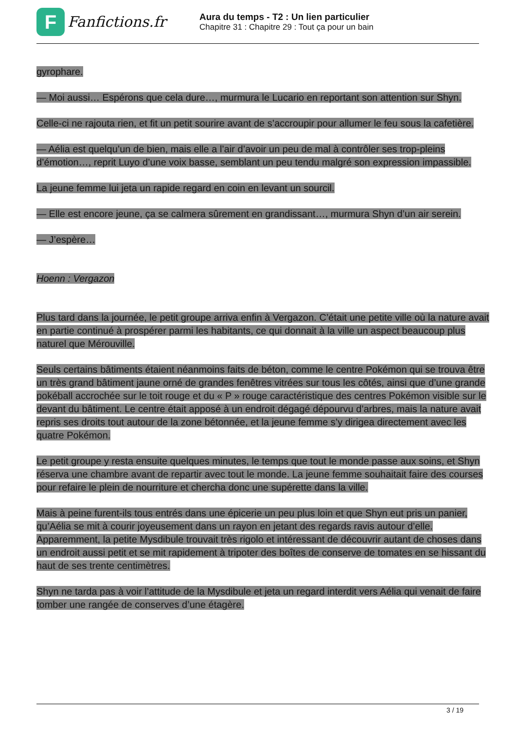F
Fanfictions.fr
Aura du temps - T2 : Un lien particulier
Chapitre 31 : Chapitre 29 : Tout ça pour un bain
gyrophare.
— Moi aussi… Espérons que cela dure…, murmura le Lucario en reportant son attention sur Shyn.
Celle-ci ne rajouta rien, et fit un petit sourire avant de s’accroupir pour allumer le feu sous la cafetière.
— Aélia est quelqu’un de bien, mais elle a l’air d’avoir un peu de mal à contrôler ses trop-pleins d’émotion…, reprit Luyo d’une voix basse, semblant un peu tendu malgré son expression impassible.
La jeune femme lui jeta un rapide regard en coin en levant un sourcil.
— Elle est encore jeune, ça se calmera sûrement en grandissant…, murmura Shyn d’un air serein.
— J’espère…
Hoenn : Vergazon
Plus tard dans la journée, le petit groupe arriva enfin à Vergazon. C’était une petite ville où la nature avait en partie continué à prospérer parmi les habitants, ce qui donnait à la ville un aspect beaucoup plus naturel que Mérouville.
Seuls certains bâtiments étaient néanmoins faits de béton, comme le centre Pokémon qui se trouva être un très grand bâtiment jaune orné de grandes fenêtres vitrées sur tous les côtés, ainsi que d’une grande pokéball accrochée sur le toit rouge et du « P » rouge caractéristique des centres Pokémon visible sur le devant du bâtiment. Le centre était apposé à un endroit dégagé dépourvu d’arbres, mais la nature avait repris ses droits tout autour de la zone bétonnée, et la jeune femme s’y dirigea directement avec les quatre Pokémon.
Le petit groupe y resta ensuite quelques minutes, le temps que tout le monde passe aux soins, et Shyn réserva une chambre avant de repartir avec tout le monde. La jeune femme souhaitait faire des courses pour refaire le plein de nourriture et chercha donc une supérette dans la ville.
Mais à peine furent-ils tous entrés dans une épicerie un peu plus loin et que Shyn eut pris un panier, qu’Aélia se mit à courir joyeusement dans un rayon en jetant des regards ravis autour d’elle. Apparemment, la petite Mysdibule trouvait très rigolo et intéressant de découvrir autant de choses dans un endroit aussi petit et se mit rapidement à tripoter des boîtes de conserve de tomates en se hissant du haut de ses trente centimètres.
Shyn ne tarda pas à voir l’attitude de la Mysdibule et jeta un regard interdit vers Aélia qui venait de faire tomber une rangée de conserves d’une étagère.
3 / 19